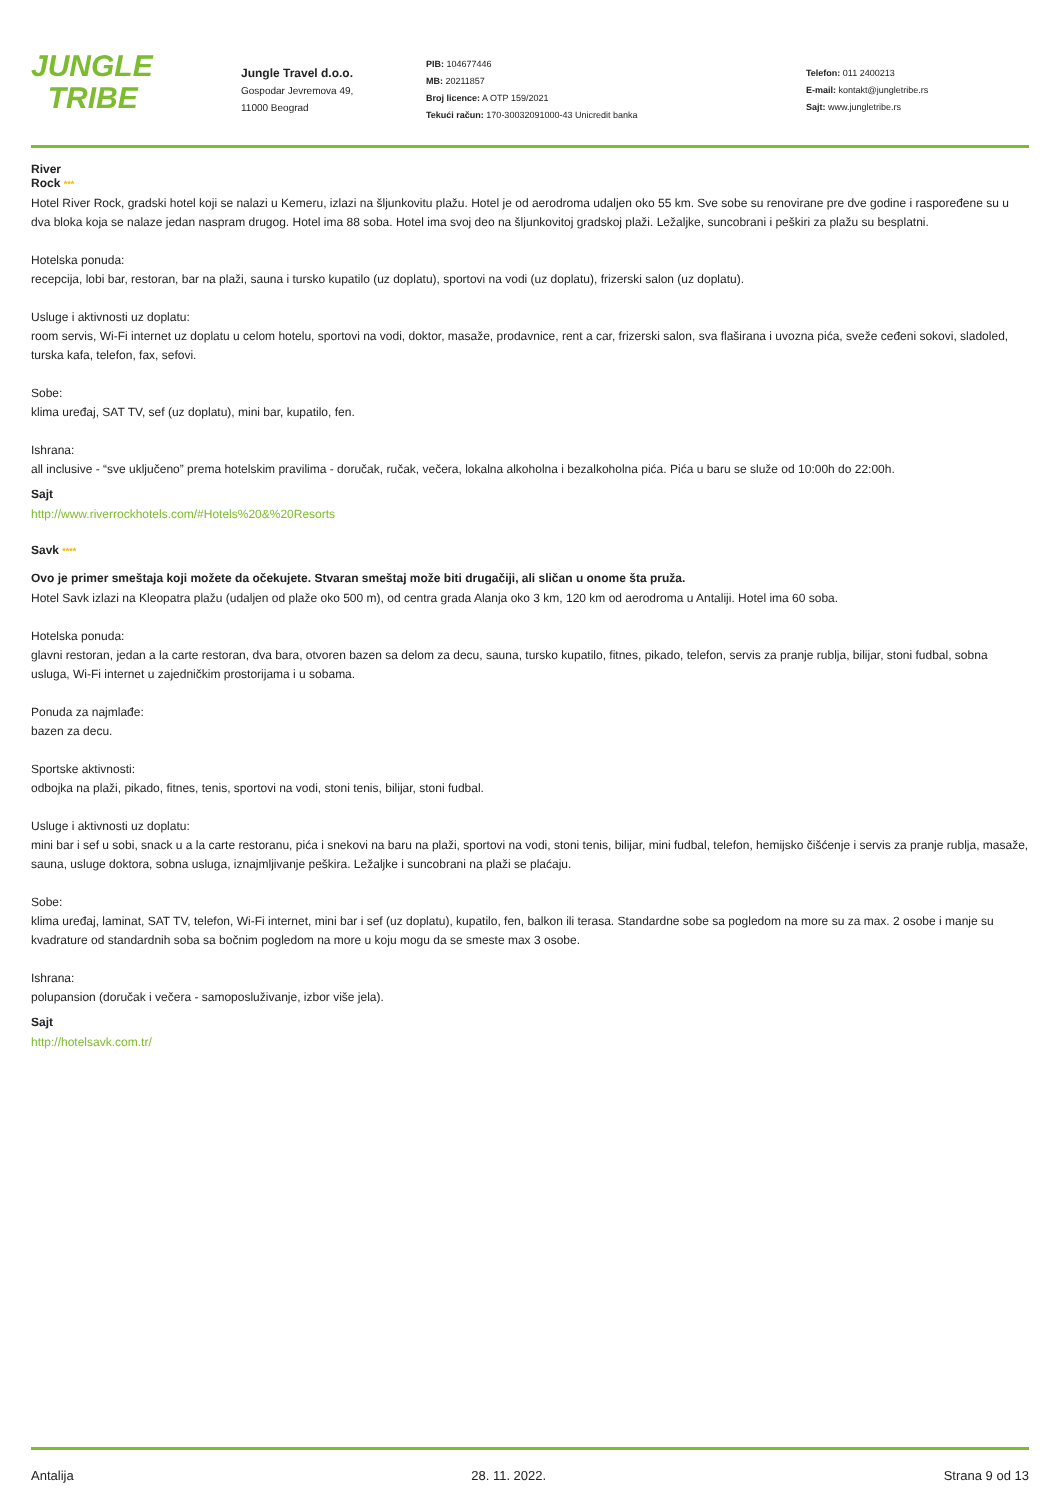JUNGLE
TRIBE
Jungle Travel d.o.o.
Gospodar Jevremova 49,
11000 Beograd
PIB: 104677446
MB: 20211857
Broj licence: A OTP 159/2021
Tekući račun: 170-30032091000-43 Unicredit banka
Telefon: 011 2400213
E-mail: kontakt@jungletribe.rs
Sajt: www.jungletribe.rs
River
Rock ***
Hotel River Rock, gradski hotel koji se nalazi u Kemeru, izlazi na šljunkovitu plažu. Hotel je od aerodroma udaljen oko 55 km. Sve sobe su renovirane pre dve godine i raspoređene su u dva bloka koja se nalaze jedan naspram drugog. Hotel ima 88 soba. Hotel ima svoj deo na šljunkovitoj gradskoj plaži. Ležaljke, suncobrani i peškiri za plažu su besplatni.
Hotelska ponuda:
recepcija, lobi bar, restoran, bar na plaži, sauna i tursko kupatilo (uz doplatu), sportovi na vodi (uz doplatu), frizerski salon (uz doplatu).
Usluge i aktivnosti uz doplatu:
room servis, Wi-Fi internet uz doplatu u celom hotelu, sportovi na vodi, doktor, masaže, prodavnice, rent a car, frizerski salon, sva flaširana i uvozna pića, sveže ceđeni sokovi, sladoled, turska kafa, telefon, fax, sefovi.
Sobe:
klima uređaj, SAT TV, sef (uz doplatu), mini bar, kupatilo, fen.
Ishrana:
all inclusive - “sve uključeno” prema hotelskim pravilima - doručak, ručak, večera, lokalna alkoholna i bezalkoholna pića. Pića u baru se služe od 10:00h do 22:00h.
Sajt
http://www.riverrockhotels.com/#Hotels%20&%20Resorts
Savk ****
Ovo je primer smeštaja koji možete da očekujete. Stvaran smeštaj može biti drugačiji, ali sličan u onome šta pruža.
Hotel Savk izlazi na Kleopatra plažu (udaljen od plaže oko 500 m), od centra grada Alanja oko 3 km, 120 km od aerodroma u Antaliji. Hotel ima 60 soba.
Hotelska ponuda:
glavni restoran, jedan a la carte restoran, dva bara, otvoren bazen sa delom za decu, sauna, tursko kupatilo, fitnes, pikado, telefon, servis za pranje rublja, bilijar, stoni fudbal, sobna usluga, Wi-Fi internet u zajedničkim prostorijama i u sobama.
Ponuda za najmlađe:
bazen za decu.
Sportske aktivnosti:
odbojka na plaži, pikado, fitnes, tenis, sportovi na vodi, stoni tenis, bilijar, stoni fudbal.
Usluge i aktivnosti uz doplatu:
mini bar i sef u sobi, snack u a la carte restoranu, pića i snekovi na baru na plaži, sportovi na vodi, stoni tenis, bilijar, mini fudbal, telefon, hemijsko čišćenje i servis za pranje rublja, masaže, sauna, usluge doktora, sobna usluga, iznajmljivanje peškira. Ležaljke i suncobrani na plaži se plaćaju.
Sobe:
klima uređaj, laminat, SAT TV, telefon, Wi-Fi internet, mini bar i sef (uz doplatu), kupatilo, fen, balkon ili terasa. Standardne sobe sa pogledom na more su za max. 2 osobe i manje su kvadrature od standardnih soba sa bočnim pogledom na more u koju mogu da se smeste max 3 osobe.
Ishrana:
polupansion (doručak i večera - samoposluživanje, izbor više jela).
Sajt
http://hotelsavk.com.tr/
Antalija 28. 11. 2022. Strana 9 od 13